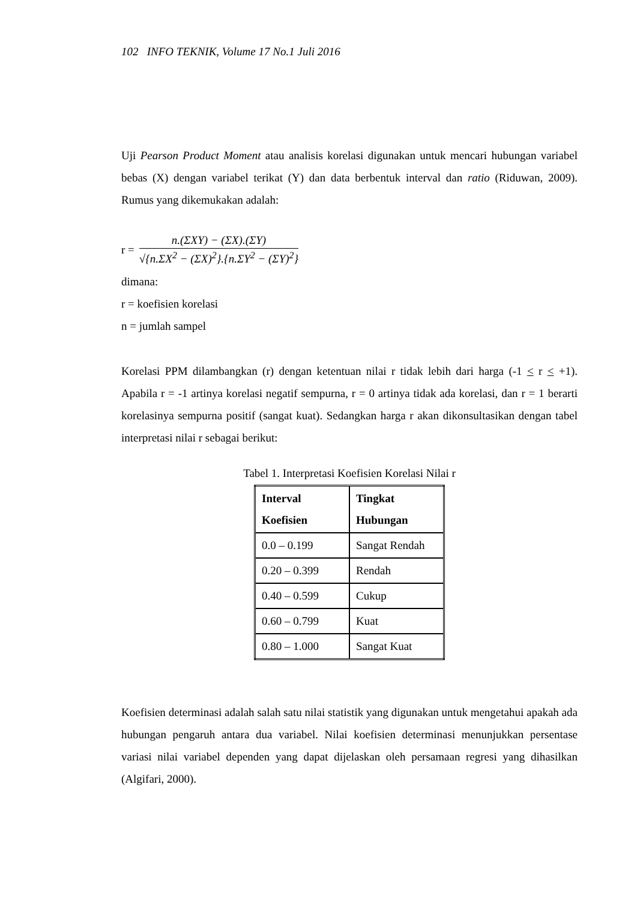102 INFO TEKNIK, Volume 17 No.1 Juli 2016
Uji Pearson Product Moment atau analisis korelasi digunakan untuk mencari hubungan variabel bebas (X) dengan variabel terikat (Y) dan data berbentuk interval dan ratio (Riduwan, 2009). Rumus yang dikemukakan adalah:
r =
n.(ΣXY) − (ΣX).(ΣY)
√{n.ΣX<sup>2</sup> − (ΣX)<sup>2</sup>}.{n.ΣY<sup>2</sup> − (ΣY)<sup>2</sup>}
dimana:
r = koefisien korelasi
n = jumlah sampel
Korelasi PPM dilambangkan (r) dengan ketentuan nilai r tidak lebih dari harga (-1 < r < +1). Apabila r = -1 artinya korelasi negatif sempurna, r = 0 artinya tidak ada korelasi, dan r = 1 berarti korelasinya sempurna positif (sangat kuat). Sedangkan harga r akan dikonsultasikan dengan tabel interpretasi nilai r sebagai berikut:
Tabel 1. Interpretasi Koefisien Korelasi Nilai r
| Interval Koefisien | Tingkat Hubungan |
| --- | --- |
| 0.0 – 0.199 | Sangat Rendah |
| 0.20 – 0.399 | Rendah |
| 0.40 – 0.599 | Cukup |
| 0.60 – 0.799 | Kuat |
| 0.80 – 1.000 | Sangat Kuat |
Koefisien determinasi adalah salah satu nilai statistik yang digunakan untuk mengetahui apakah ada hubungan pengaruh antara dua variabel. Nilai koefisien determinasi menunjukkan persentase variasi nilai variabel dependen yang dapat dijelaskan oleh persamaan regresi yang dihasilkan (Algifari, 2000).